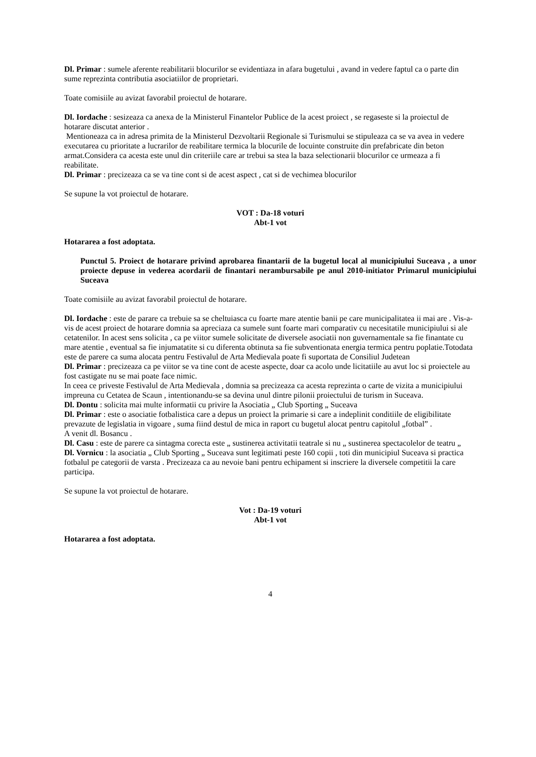Dl. Primar : sumele aferente reabilitarii blocurilor se evidentiaza in afara bugetului , avand in vedere faptul ca o parte din sume reprezinta contributia asociatiilor de proprietari.
Toate comisiile au avizat favorabil proiectul de hotarare.
Dl. Iordache : sesizeaza ca anexa de la Ministerul Finantelor Publice de la acest proiect , se regaseste si la proiectul de hotarare discutat anterior .
Mentioneaza ca in adresa primita de la Ministerul Dezvoltarii Regionale si Turismului se stipuleaza ca se va avea in vedere executarea cu prioritate a lucrarilor de reabilitare termica la blocurile de locuinte construite din prefabricate din beton armat.Considera ca acesta este unul din criteriile care ar trebui sa stea la baza selectionarii blocurilor ce urmeaza a fi reabilitate.
Dl. Primar : precizeaza ca se va tine cont si de acest aspect , cat si de vechimea blocurilor
Se supune la vot proiectul de hotarare.
VOT : Da-18 voturi
Abt-1 vot
Hotararea a fost adoptata.
Punctul 5. Proiect de hotarare privind aprobarea finantarii de la bugetul local al municipiului Suceava , a unor proiecte depuse in vederea acordarii de finantari nerambursabile pe anul 2010-initiator Primarul municipiului Suceava
Toate comisiile au avizat favorabil proiectul de hotarare.
Dl. Iordache : este de parare ca trebuie sa se cheltuiasca cu foarte mare atentie banii pe care municipalitatea ii mai are . Vis-a-vis de acest proiect de hotarare domnia sa apreciaza ca sumele sunt foarte mari comparativ cu necesitatile municipiului si ale cetatenilor. In acest sens solicita , ca pe viitor sumele solicitate de diversele asociatii non guvernamentale sa fie finantate cu mare atentie , eventual sa fie injumatatite si cu diferenta obtinuta sa fie subventionata energia termica pentru poplatie.Totodata este de parere ca suma alocata pentru Festivalul de Arta Medievala poate fi suportata de Consiliul Judetean
Dl. Primar : precizeaza ca pe viitor se va tine cont de aceste aspecte, doar ca acolo unde licitatiile au avut loc si proiectele au fost castigate nu se mai poate face nimic.
In ceea ce priveste Festivalul de Arta Medievala , domnia sa precizeaza ca acesta reprezinta o carte de vizita a municipiului impreuna cu Cetatea de Scaun , intentionandu-se sa devina unul dintre pilonii proiectului de turism in Suceava.
Dl. Dontu : solicita mai multe informatii cu privire la Asociatia „ Club Sporting „ Suceava
Dl. Primar : este o asociatie fotbalistica care a depus un proiect la primarie si care a indeplinit conditiile de eligibilitate prevazute de legislatia in vigoare , suma fiind destul de mica in raport cu bugetul alocat pentru capitolul „fotbal” .
A venit dl. Bosancu .
Dl. Casu : este de parere ca sintagma corecta este „ sustinerea activitatii teatrale si nu „ sustinerea spectacolelor de teatru „
Dl. Vornicu : la asociatia „ Club Sporting „ Suceava sunt legitimati peste 160 copii , toti din municipiul Suceava si practica fotbalul pe categorii de varsta . Precizeaza ca au nevoie bani pentru echipament si inscriere la diversele competitii la care participa.
Se supune la vot proiectul de hotarare.
Vot : Da-19 voturi
Abt-1 vot
Hotararea a fost adoptata.
4